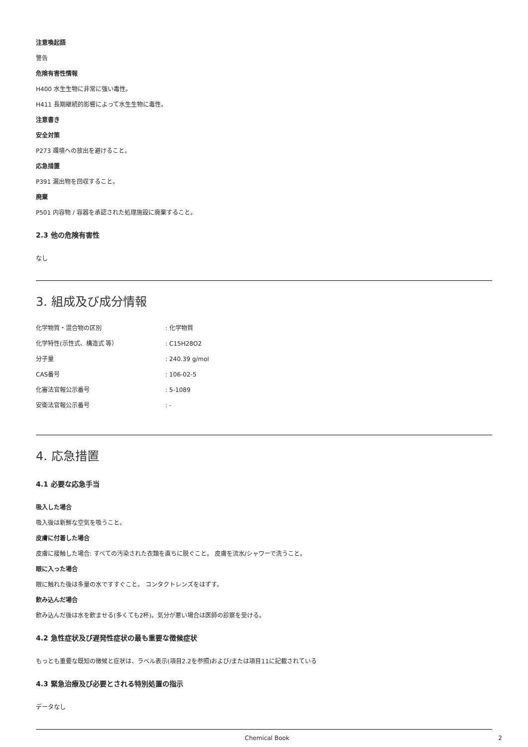注意喚起語
警告
危険有害性情報
H400 水生生物に非常に強い毒性。
H411 長期継続的影響によって水生生物に毒性。
注意書き
安全対策
P273 環境への放出を避けること。
応急措置
P391 漏出物を回収すること。
廃棄
P501 内容物 / 容器を承認された処理施設に廃棄すること。
2.3 他の危険有害性
なし
3. 組成及び成分情報
| 化学物質・混合物の区別 | : 化学物質 |
| 化学特性(示性式、構造式 等） | : C15H28O2 |
| 分子量 | : 240.39 g/mol |
| CAS番号 | : 106-02-5 |
| 化審法官報公示番号 | : 5-1089 |
| 安衛法官報公示番号 | : - |
4. 応急措置
4.1 必要な応急手当
吸入した場合
吸入後は新鮮な空気を吸うこと。
皮膚に付着した場合
皮膚に接触した場合: すべての汚染された衣類を直ちに脱ぐこと。 皮膚を流水/シャワーで洗うこと。
眼に入った場合
眼に触れた後は多量の水ですすぐこと。 コンタクトレンズをはずす。
飲み込んだ場合
飲み込んだ後は水を飲ませる(多くても2杯)。気分が悪い場合は医師の診察を受ける。
4.2 急性症状及び遅発性症状の最も重要な徴候症状
もっとも重要な既知の徴候と症状は、ラベル表示(項目2.2を参照)および/または項目11に記載されている
4.3 緊急治療及び必要とされる特別処置の指示
データなし
Chemical Book 2